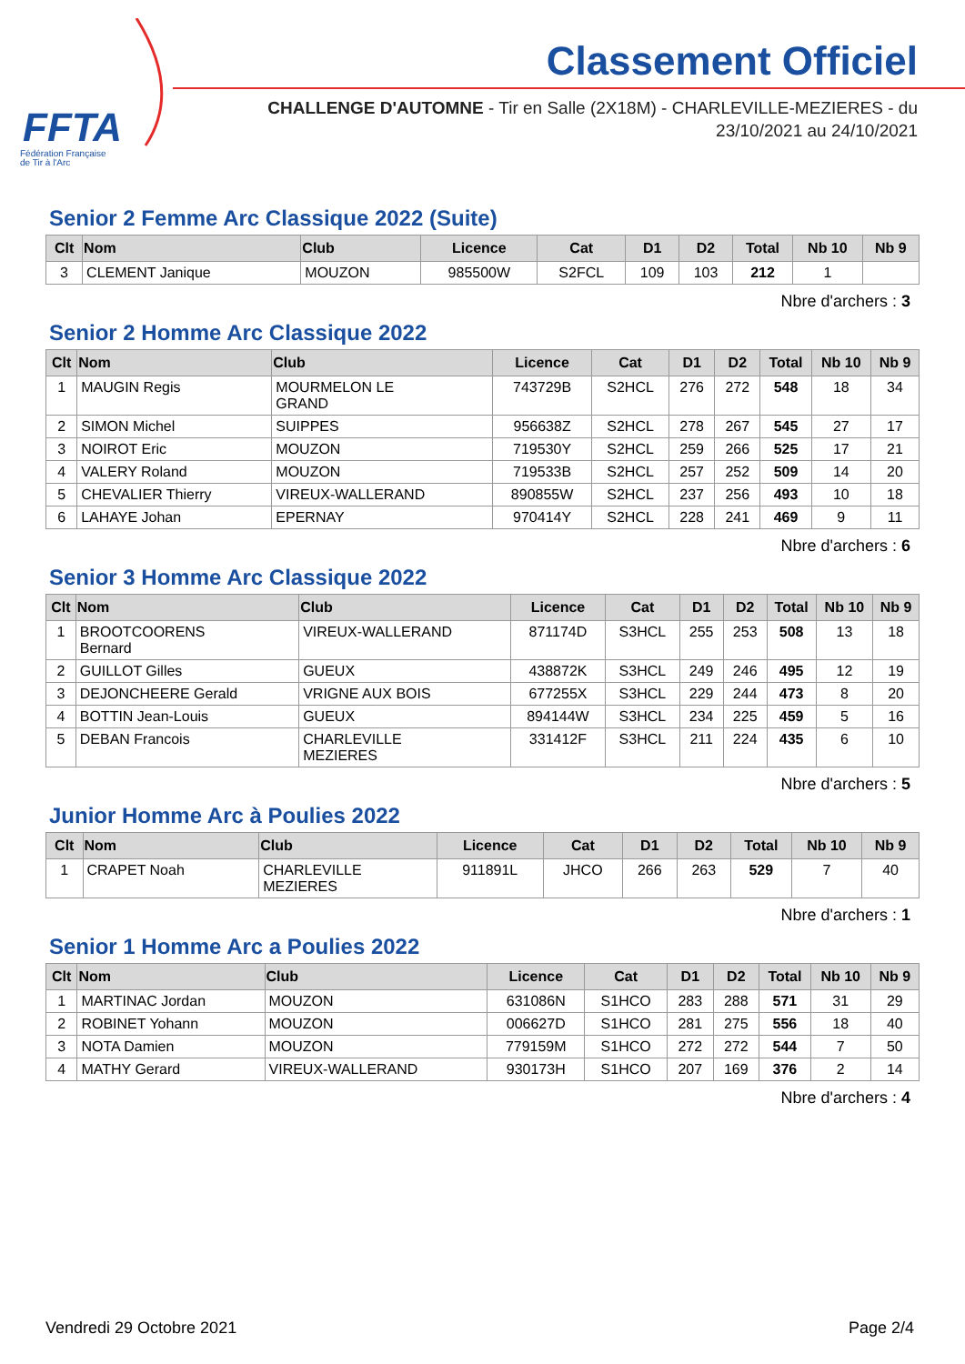FFTA
Fédération Française
de Tir à l'Arc
Classement Officiel
CHALLENGE D'AUTOMNE - Tir en Salle (2X18M) - CHARLEVILLE-MEZIERES - du
23/10/2021 au 24/10/2021
Senior 2 Femme Arc Classique 2022 (Suite)
| Clt | Nom | Club | Licence | Cat | D1 | D2 | Total | Nb 10 | Nb 9 |
| --- | --- | --- | --- | --- | --- | --- | --- | --- | --- |
| 3 | CLEMENT Janique | MOUZON | 985500W | S2FCL | 109 | 103 | 212 | 1 | |
Nbre d'archers : 3
Senior 2 Homme Arc Classique 2022
| Clt | Nom | Club | Licence | Cat | D1 | D2 | Total | Nb 10 | Nb 9 |
| --- | --- | --- | --- | --- | --- | --- | --- | --- | --- |
| 1 | MAUGIN Regis | MOURMELON LE GRAND | 743729B | S2HCL | 276 | 272 | 548 | 18 | 34 |
| 2 | SIMON Michel | SUIPPES | 956638Z | S2HCL | 278 | 267 | 545 | 27 | 17 |
| 3 | NOIROT Eric | MOUZON | 719530Y | S2HCL | 259 | 266 | 525 | 17 | 21 |
| 4 | VALERY Roland | MOUZON | 719533B | S2HCL | 257 | 252 | 509 | 14 | 20 |
| 5 | CHEVALIER Thierry | VIREUX-WALLERAND | 890855W | S2HCL | 237 | 256 | 493 | 10 | 18 |
| 6 | LAHAYE Johan | EPERNAY | 970414Y | S2HCL | 228 | 241 | 469 | 9 | 11 |
Nbre d'archers : 6
Senior 3 Homme Arc Classique 2022
| Clt | Nom | Club | Licence | Cat | D1 | D2 | Total | Nb 10 | Nb 9 |
| --- | --- | --- | --- | --- | --- | --- | --- | --- | --- |
| 1 | BROOTCOORENS Bernard | VIREUX-WALLERAND | 871174D | S3HCL | 255 | 253 | 508 | 13 | 18 |
| 2 | GUILLOT Gilles | GUEUX | 438872K | S3HCL | 249 | 246 | 495 | 12 | 19 |
| 3 | DEJONCHEERE Gerald | VRIGNE AUX BOIS | 677255X | S3HCL | 229 | 244 | 473 | 8 | 20 |
| 4 | BOTTIN Jean-Louis | GUEUX | 894144W | S3HCL | 234 | 225 | 459 | 5 | 16 |
| 5 | DEBAN Francois | CHARLEVILLE MEZIERES | 331412F | S3HCL | 211 | 224 | 435 | 6 | 10 |
Nbre d'archers : 5
Junior Homme Arc à Poulies 2022
| Clt | Nom | Club | Licence | Cat | D1 | D2 | Total | Nb 10 | Nb 9 |
| --- | --- | --- | --- | --- | --- | --- | --- | --- | --- |
| 1 | CRAPET Noah | CHARLEVILLE MEZIERES | 911891L | JHCO | 266 | 263 | 529 | 7 | 40 |
Nbre d'archers : 1
Senior 1 Homme Arc a Poulies 2022
| Clt | Nom | Club | Licence | Cat | D1 | D2 | Total | Nb 10 | Nb 9 |
| --- | --- | --- | --- | --- | --- | --- | --- | --- | --- |
| 1 | MARTINAC Jordan | MOUZON | 631086N | S1HCO | 283 | 288 | 571 | 31 | 29 |
| 2 | ROBINET Yohann | MOUZON | 006627D | S1HCO | 281 | 275 | 556 | 18 | 40 |
| 3 | NOTA Damien | MOUZON | 779159M | S1HCO | 272 | 272 | 544 | 7 | 50 |
| 4 | MATHY Gerard | VIREUX-WALLERAND | 930173H | S1HCO | 207 | 169 | 376 | 2 | 14 |
Nbre d'archers : 4
Vendredi 29 Octobre 2021 Page 2/4